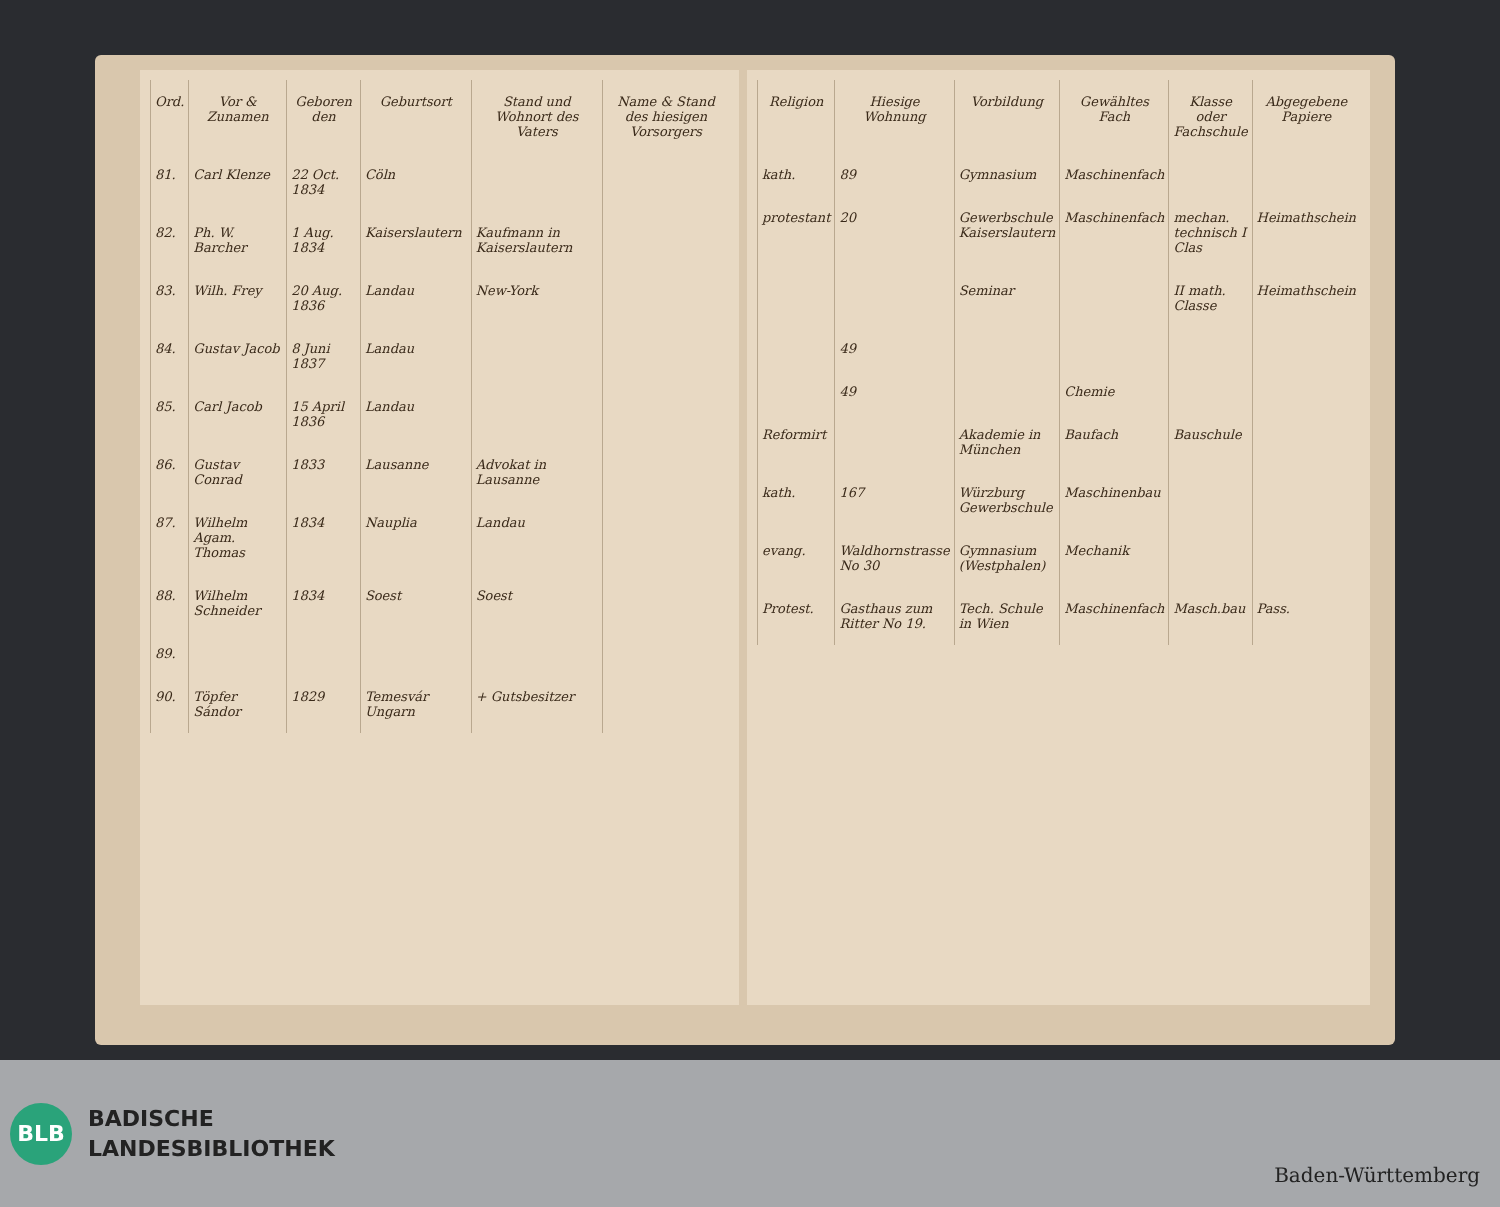| Ord. | Vor & Zunamen | Geboren den | Geburtsort | Stand und Wohnort des Vaters | Name & Stand des hiesigen Vorsorgers |
| --- | --- | --- | --- | --- | --- |
| 81. | Carl Klenze | 22 Oct. 1834 | Cöln | | |
| 82. | Ph. W. Barcher | 1 Aug. 1834 | Kaiserslautern | Kaufmann in Kaiserslautern | |
| 83. | Wilh. Frey | 20 Aug. 1836 | Landau | New-York | |
| 84. | Gustav Jacob | 8 Juni 1837 | Landau | | |
| 85. | Carl Jacob | 15 April 1836 | Landau | | |
| 86. | Gustav Conrad | 1833 | Lausanne | Advokat in Lausanne | |
| 87. | Wilhelm Agam. Thomas | 1834 | Nauplia | Landau | |
| 88. | Wilhelm Schneider | 1834 | Soest | Soest | |
| 89. | | | | | |
| 90. | Töpfer Sándor | 1829 | Temesvár Ungarn | + Gutsbesitzer | |
| Religion | Hiesige Wohnung | Vorbildung | Gewähltes Fach | Klasse oder Fachschule | Abgegebene Papiere |
| --- | --- | --- | --- | --- | --- |
| kath. | 89 | Gymnasium | Maschinenfach | | |
| protestant | 20 | Gewerbschule Kaiserslautern | Maschinenfach | mechan. technisch I Clas | Heimathschein |
| | | Seminar | | II math. Classe | Heimathschein |
| | 49 | | | | |
| | 49 | | Chemie | | |
| Reformirt | | Akademie in München | Baufach | Bauschule | |
| kath. | 167 | Würzburg Gewerbschule | Maschinenbau | | |
| evang. | Waldhornstrasse No 30 | Gymnasium (Westphalen) | Mechanik | | |
| Protest. | Gasthaus zum Ritter No 19. | Tech. Schule in Wien | Maschinenfach | Masch.bau | Pass. |
BLB
BADISCHE
LANDESBIBLIOTHEK
Baden-Württemberg